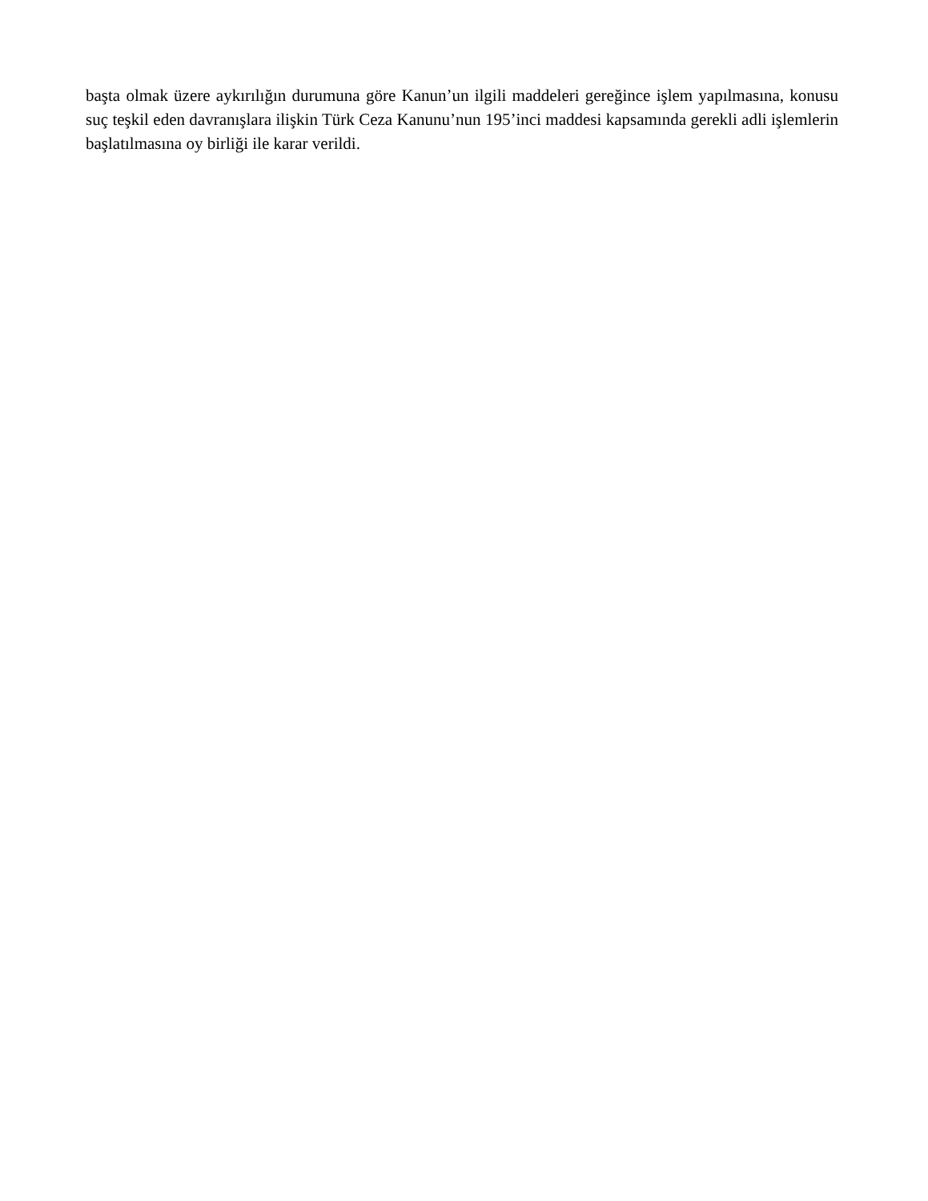başta olmak üzere aykırılığın durumuna göre Kanun’un ilgili maddeleri gereğince işlem yapılmasına, konusu suç teşkil eden davranışlara ilişkin Türk Ceza Kanunu’nun 195’inci maddesi kapsamında gerekli adli işlemlerin başlatılmasına oy birliği ile karar verildi.